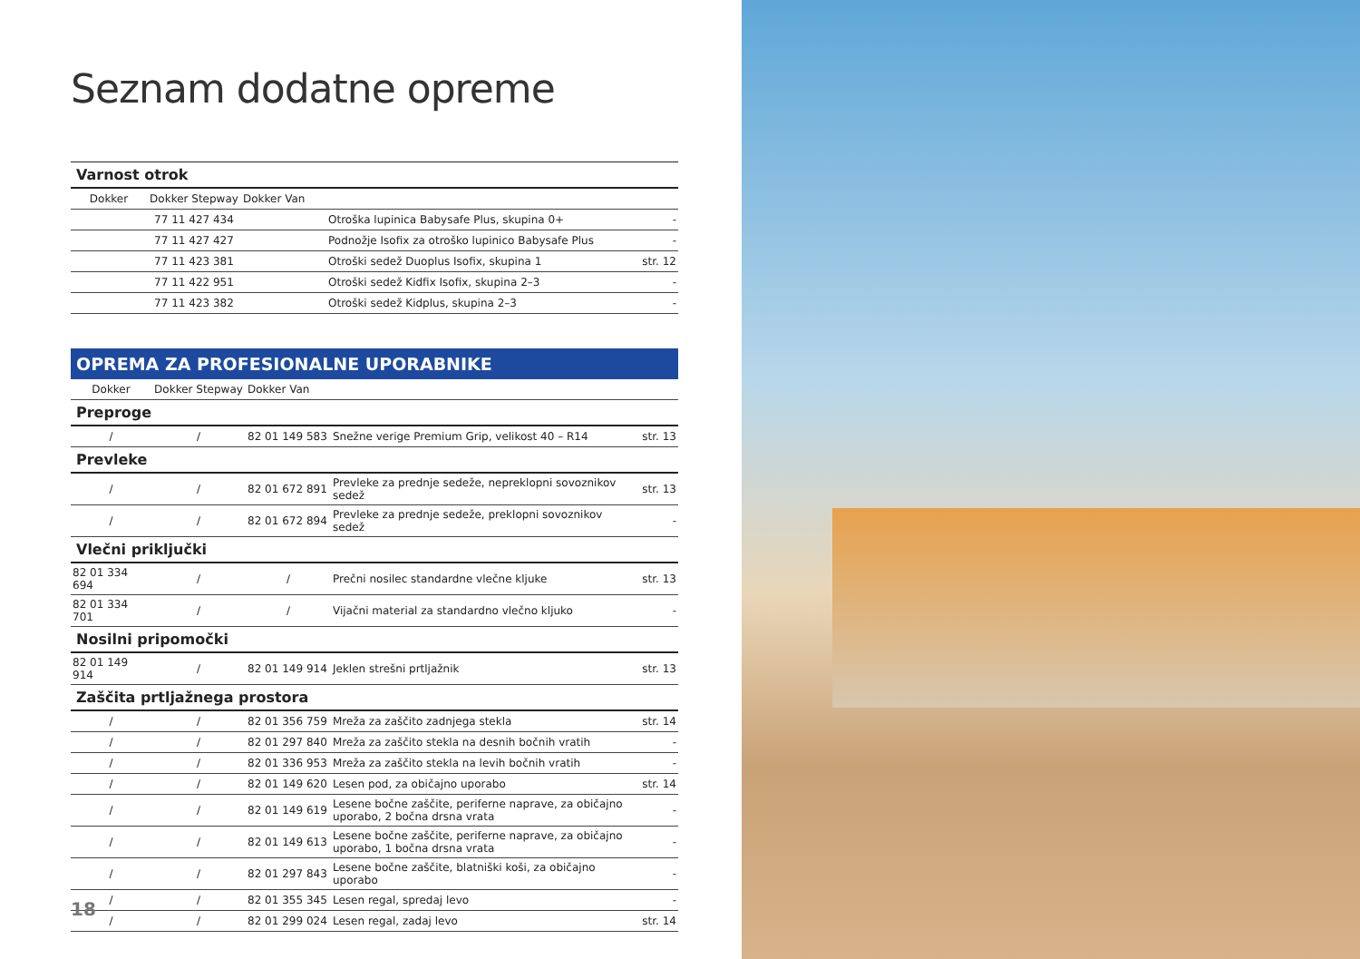Seznam dodatne opreme
| Varnost otrok | | | | | |
| Dokker | Dokker Stepway | Dokker Van | | | |
| | 77 11 427 434 | | Otroška lupinica Babysafe Plus, skupina 0+ | | - |
| | 77 11 427 427 | | Podnožje Isofix za otroško lupinico Babysafe Plus | | - |
| | 77 11 423 381 | | Otroški sedež Duoplus Isofix, skupina 1 | | str. 12 |
| | 77 11 422 951 | | Otroški sedež Kidfix Isofix, skupina 2–3 | | - |
| | 77 11 423 382 | | Otroški sedež Kidplus, skupina 2–3 | | - |
| OPREMA ZA PROFESIONALNE UPORABNIKE | | | | |
| Dokker | Dokker Stepway | Dokker Van | | |
| Preproge | | | | |
| / | / | 82 01 149 583 | Snežne verige Premium Grip, velikost 40 – R14 | str. 13 |
| Prevleke | | | | |
| / | / | 82 01 672 891 | Prevleke za prednje sedeže, nepreklopni sovoznikov sedež | str. 13 |
| / | / | 82 01 672 894 | Prevleke za prednje sedeže, preklopni sovoznikov sedež | - |
| Vlečni priključki | | | | |
| 82 01 334 694 | / | / | Prečni nosilec standardne vlečne kljuke | str. 13 |
| 82 01 334 701 | / | / | Vijačni material za standardno vlečno kljuko | - |
| Nosilni pripomočki | | | | |
| 82 01 149 914 | / | 82 01 149 914 | Jeklen strešni prtljažnik | str. 13 |
| Zaščita prtljažnega prostora | | | | |
| / | / | 82 01 356 759 | Mreža za zaščito zadnjega stekla | str. 14 |
| / | / | 82 01 297 840 | Mreža za zaščito stekla na desnih bočnih vratih | - |
| / | / | 82 01 336 953 | Mreža za zaščito stekla na levih bočnih vratih | - |
| / | / | 82 01 149 620 | Lesen pod, za običajno uporabo | str. 14 |
| / | / | 82 01 149 619 | Lesene bočne zaščite, periferne naprave, za običajno uporabo, 2 bočna drsna vrata | - |
| / | / | 82 01 149 613 | Lesene bočne zaščite, periferne naprave, za običajno uporabo, 1 bočna drsna vrata | - |
| / | / | 82 01 297 843 | Lesene bočne zaščite, blatniški koši, za običajno uporabo | - |
| / | / | 82 01 355 345 | Lesen regal, spredaj levo | - |
| / | / | 82 01 299 024 | Lesen regal, zadaj levo | str. 14 |
18